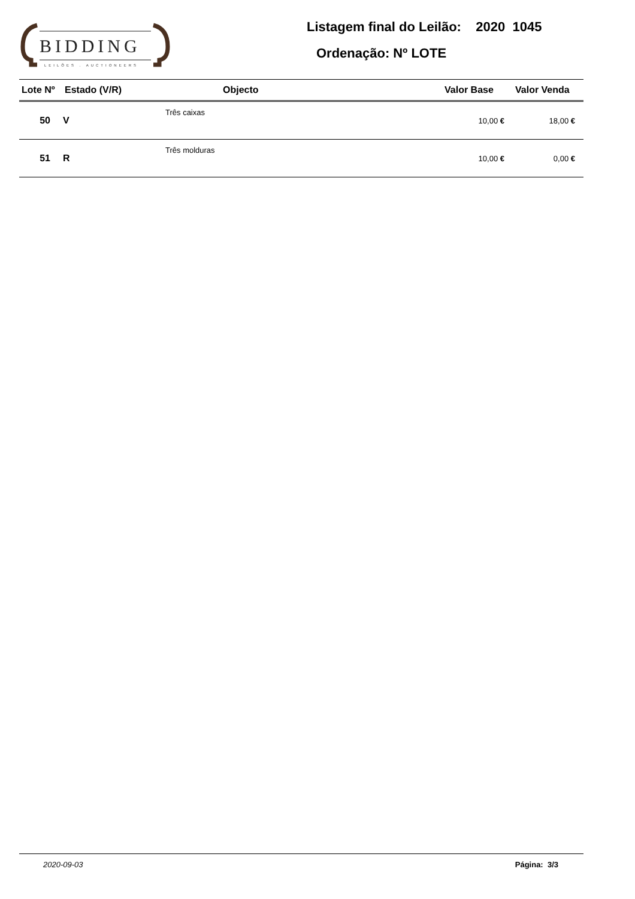BIDDING
LEILÕES . AUCTIONEERS
Listagem final do Leilão: 2020 1045
Ordenação: Nº LOTE
| Lote Nº | Estado (V/R) | Objecto | Valor Base | Valor Venda |
| --- | --- | --- | --- | --- |
| 50 | V | Três caixas | 10,00 € | 18,00 € |
| 51 | R | Três molduras | 10,00 € | 0,00 € |
2020-09-03 Página: 3/3